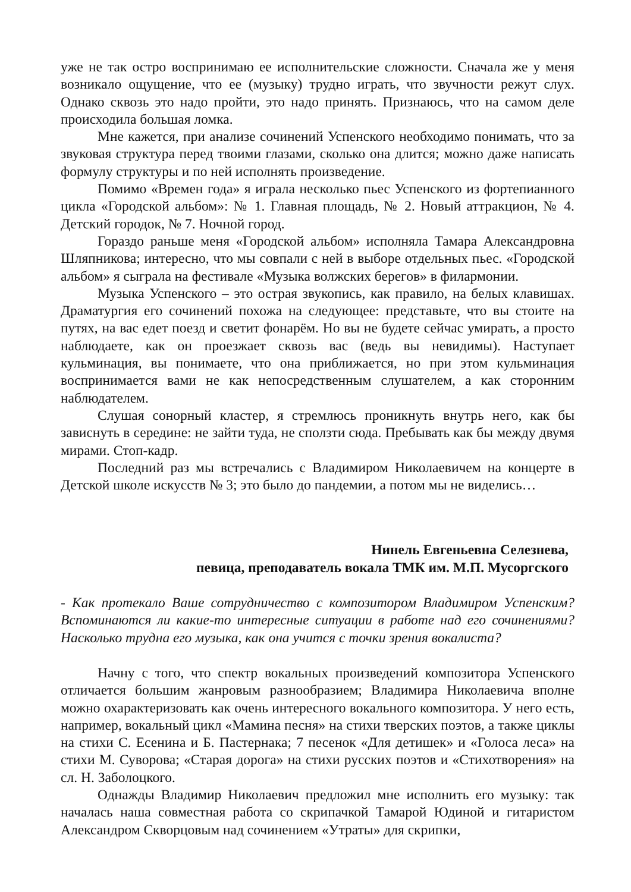уже не так остро воспринимаю ее исполнительские сложности. Сначала же у меня возникало ощущение, что ее (музыку) трудно играть, что звучности режут слух. Однако сквозь это надо пройти, это надо принять. Признаюсь, что на самом деле происходила большая ломка.
Мне кажется, при анализе сочинений Успенского необходимо понимать, что за звуковая структура перед твоими глазами, сколько она длится; можно даже написать формулу структуры и по ней исполнять произведение.
Помимо «Времен года» я играла несколько пьес Успенского из фортепианного цикла «Городской альбом»: № 1. Главная площадь, № 2. Новый аттракцион, № 4. Детский городок, № 7. Ночной город.
Гораздо раньше меня «Городской альбом» исполняла Тамара Александровна Шляпникова; интересно, что мы совпали с ней в выборе отдельных пьес. «Городской альбом» я сыграла на фестивале «Музыка волжских берегов» в филармонии.
Музыка Успенского – это острая звукопись, как правило, на белых клавишах. Драматургия его сочинений похожа на следующее: представьте, что вы стоите на путях, на вас едет поезд и светит фонарём. Но вы не будете сейчас умирать, а просто наблюдаете, как он проезжает сквозь вас (ведь вы невидимы). Наступает кульминация, вы понимаете, что она приближается, но при этом кульминация воспринимается вами не как непосредственным слушателем, а как сторонним наблюдателем.
Слушая сонорный кластер, я стремлюсь проникнуть внутрь него, как бы зависнуть в середине: не зайти туда, не сползти сюда. Пребывать как бы между двумя мирами. Стоп-кадр.
Последний раз мы встречались с Владимиром Николаевичем на концерте в Детской школе искусств № 3; это было до пандемии, а потом мы не виделись…
Нинель Евгеньевна Селезнева,
певица, преподаватель вокала ТМК им. М.П. Мусоргского
- Как протекало Ваше сотрудничество с композитором Владимиром Успенским? Вспоминаются ли какие-то интересные ситуации в работе над его сочинениями? Насколько трудна его музыка, как она учится с точки зрения вокалиста?
Начну с того, что спектр вокальных произведений композитора Успенского отличается большим жанровым разнообразием; Владимира Николаевича вполне можно охарактеризовать как очень интересного вокального композитора. У него есть, например, вокальный цикл «Мамина песня» на стихи тверских поэтов, а также циклы на стихи С. Есенина и Б. Пастернака; 7 песенок «Для детишек» и «Голоса леса» на стихи М. Суворова; «Старая дорога» на стихи русских поэтов и «Стихотворения» на сл. Н. Заболоцкого.
Однажды Владимир Николаевич предложил мне исполнить его музыку: так началась наша совместная работа со скрипачкой Тамарой Юдиной и гитаристом Александром Скворцовым над сочинением «Утраты» для скрипки,